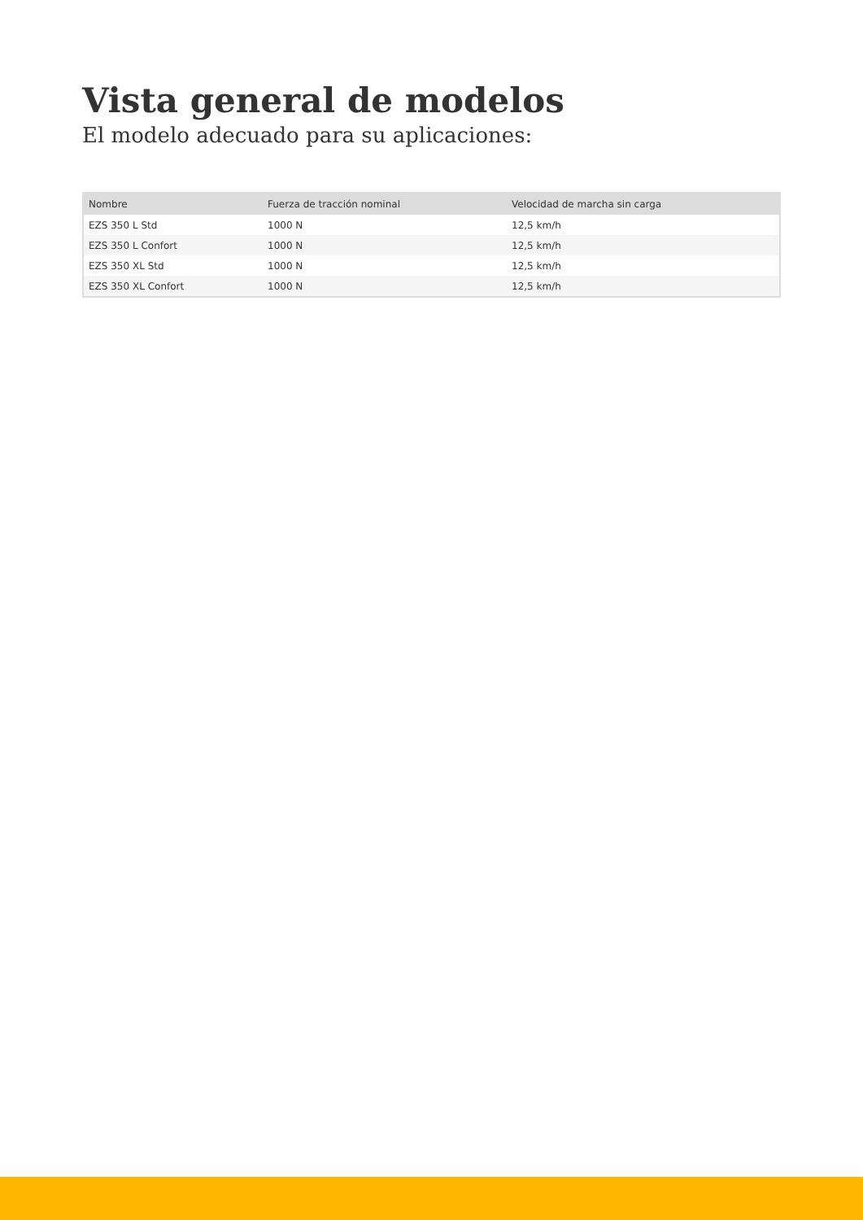Vista general de modelos
El modelo adecuado para su aplicaciones:
| Nombre | Fuerza de tracción nominal | Velocidad de marcha sin carga |
| --- | --- | --- |
| EZS 350 L Std | 1000 N | 12,5 km/h |
| EZS 350 L Confort | 1000 N | 12,5 km/h |
| EZS 350 XL Std | 1000 N | 12,5 km/h |
| EZS 350 XL Confort | 1000 N | 12,5 km/h |